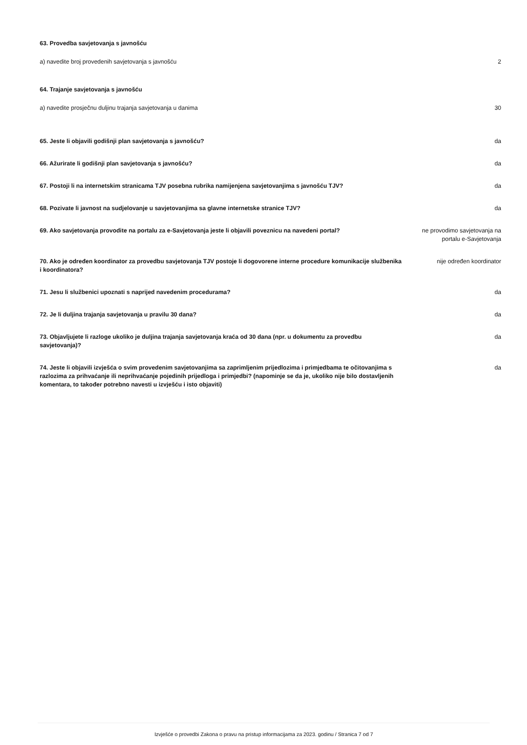63. Provedba savjetovanja s javnošću
a) navedite broj provedenih savjetovanja s javnošću
2
64. Trajanje savjetovanja s javnošću
a) navedite prosječnu duljinu trajanja savjetovanja u danima
30
65. Jeste li objavili godišnji plan savjetovanja s javnošću? da
66. Ažurirate li godišnji plan savjetovanja s javnošću? da
67. Postoji li na internetskim stranicama TJV posebna rubrika namijenjena savjetovanjima s javnošću TJV?
da
68. Pozivate li javnost na sudjelovanje u savjetovanjima sa glavne internetske stranice TJV? da
69. Ako savjetovanja provodite na portalu za e-Savjetovanja jeste li objavili poveznicu na navedeni portal?
ne provodimo savjetovanja na portalu e-Savjetovanja
70. Ako je određen koordinator za provedbu savjetovanja TJV postoje li dogovorene interne procedure komunikacije službenika i koordinatora?
nije određen koordinator
71. Jesu li službenici upoznati s naprijed navedenim procedurama? da
72. Je li duljina trajanja savjetovanja u pravilu 30 dana? da
73. Objavljujete li razloge ukoliko je duljina trajanja savjetovanja kraća od 30 dana (npr. u dokumentu za provedbu savjetovanja)?
da
74. Jeste li objavili izvješća o svim provedenim savjetovanjima sa zaprimljenim prijedlozima i primjedbama te očitovanjima s razlozima za prihvaćanje ili neprihvaćanje pojedinih prijedloga i primjedbi? (napominje se da je, ukoliko nije bilo dostavljenih komentara, to također potrebno navesti u izvješću i isto objaviti)
da
Izvješće o provedbi Zakona o pravu na pristup informacijama za 2023. godinu / Stranica 7 od 7